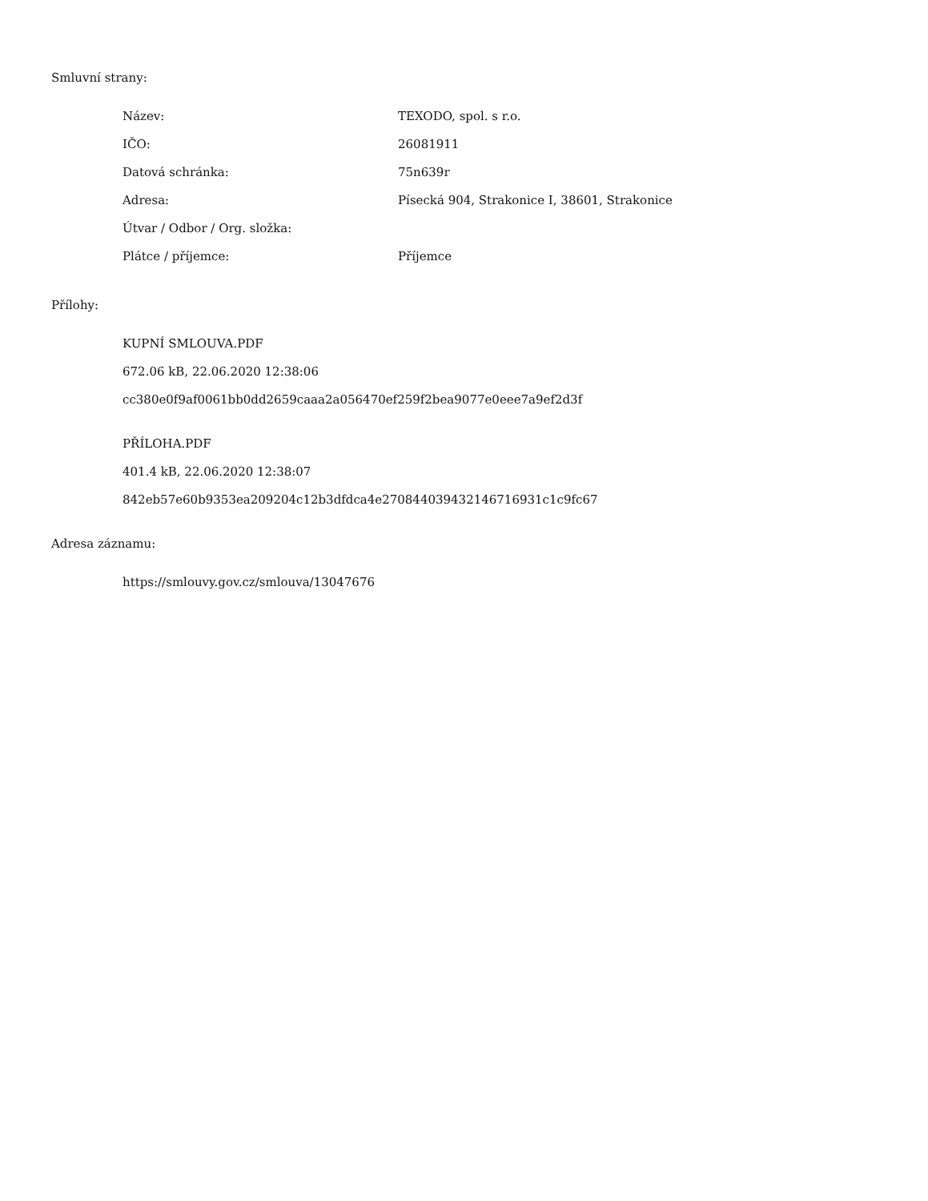Smluvní strany:
| Název: | TEXODO, spol. s r.o. |
| IČO: | 26081911 |
| Datová schránka: | 75n639r |
| Adresa: | Písecká 904, Strakonice I, 38601, Strakonice |
| Útvar / Odbor / Org. složka: | |
| Plátce / příjemce: | Příjemce |
Přílohy:
KUPNÍ SMLOUVA.PDF
672.06 kB, 22.06.2020 12:38:06
cc380e0f9af0061bb0dd2659caaa2a056470ef259f2bea9077e0eee7a9ef2d3f
PŘÍLOHA.PDF
401.4 kB, 22.06.2020 12:38:07
842eb57e60b9353ea209204c12b3dfdca4e270844039432146716931c1c9fc67
Adresa záznamu:
https://smlouvy.gov.cz/smlouva/13047676